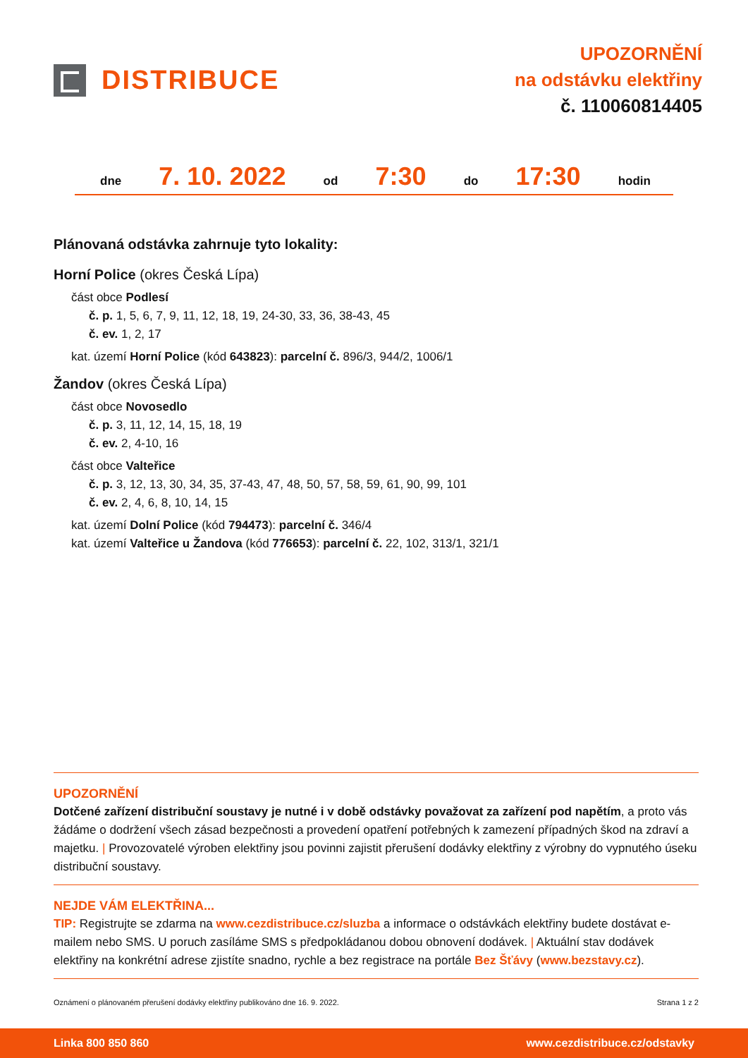DISTRIBUCE
UPOZORNĚNÍ
na odstávku elektřiny
č. 110060814405
dne 7. 10. 2022 od 7:30 do 17:30 hodin
Plánovaná odstávka zahrnuje tyto lokality:
Horní Police (okres Česká Lípa)
část obce Podlesí
č. p. 1, 5, 6, 7, 9, 11, 12, 18, 19, 24-30, 33, 36, 38-43, 45
č. ev. 1, 2, 17
kat. území Horní Police (kód 643823): parcelní č. 896/3, 944/2, 1006/1
Žandov (okres Česká Lípa)
část obce Novosedlo
č. p. 3, 11, 12, 14, 15, 18, 19
č. ev. 2, 4-10, 16
část obce Valteřice
č. p. 3, 12, 13, 30, 34, 35, 37-43, 47, 48, 50, 57, 58, 59, 61, 90, 99, 101
č. ev. 2, 4, 6, 8, 10, 14, 15
kat. území Dolní Police (kód 794473): parcelní č. 346/4
kat. území Valteřice u Žandova (kód 776653): parcelní č. 22, 102, 313/1, 321/1
UPOZORNĚNÍ
Dotčené zařízení distribuční soustavy je nutné i v době odstávky považovat za zařízení pod napětím, a proto vás žádáme o dodržení všech zásad bezpečnosti a provedení opatření potřebných k zamezení případných škod na zdraví a majetku. | Provozovatelé výroben elektřiny jsou povinni zajistit přerušení dodávky elektřiny z výrobny do vypnutého úseku distribuční soustavy.
NEJDE VÁM ELEKTŘINA...
TIP: Registrujte se zdarma na www.cezdistribuce.cz/sluzba a informace o odstávkách elektřiny budete dostávat e-mailem nebo SMS. U poruch zasíláme SMS s předpokládanou dobou obnovení dodávek. | Aktuální stav dodávek elektřiny na konkrétní adrese zjistíte snadno, rychle a bez registrace na portále Bez Šťávy (www.bezstavy.cz).
Oznámení o plánovaném přerušení dodávky elektřiny publikováno dne 16. 9. 2022. Strana 1 z 2
Linka 800 850 860 www.cezdistribuce.cz/odstavky